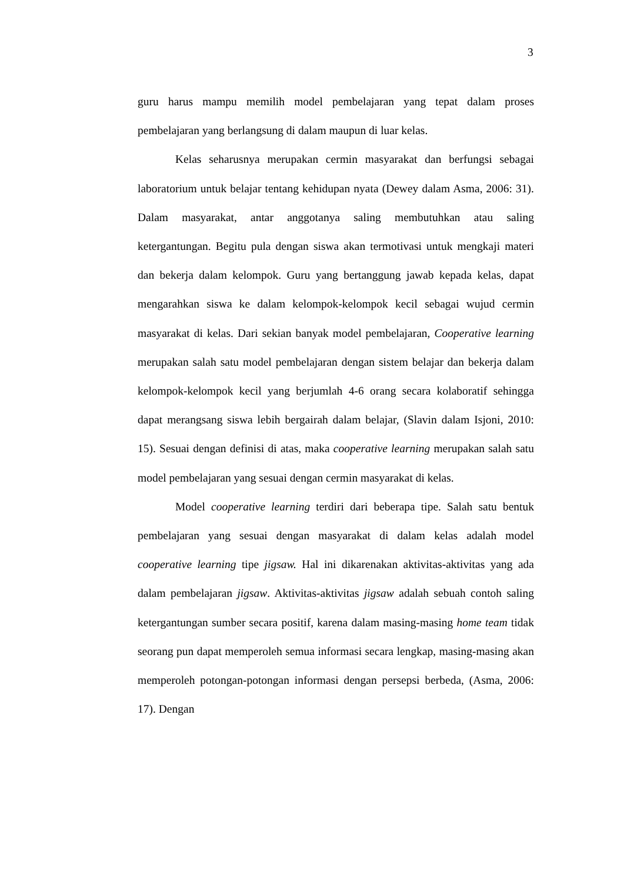3
guru harus mampu memilih model pembelajaran yang tepat dalam proses pembelajaran yang berlangsung di dalam maupun di luar kelas.
Kelas seharusnya merupakan cermin masyarakat dan berfungsi sebagai laboratorium untuk belajar tentang kehidupan nyata (Dewey dalam Asma, 2006: 31). Dalam masyarakat, antar anggotanya saling membutuhkan atau saling ketergantungan. Begitu pula dengan siswa akan termotivasi untuk mengkaji materi dan bekerja dalam kelompok. Guru yang bertanggung jawab kepada kelas, dapat mengarahkan siswa ke dalam kelompok-kelompok kecil sebagai wujud cermin masyarakat di kelas. Dari sekian banyak model pembelajaran, Cooperative learning merupakan salah satu model pembelajaran dengan sistem belajar dan bekerja dalam kelompok-kelompok kecil yang berjumlah 4-6 orang secara kolaboratif sehingga dapat merangsang siswa lebih bergairah dalam belajar, (Slavin dalam Isjoni, 2010: 15). Sesuai dengan definisi di atas, maka cooperative learning merupakan salah satu model pembelajaran yang sesuai dengan cermin masyarakat di kelas.
Model cooperative learning terdiri dari beberapa tipe. Salah satu bentuk pembelajaran yang sesuai dengan masyarakat di dalam kelas adalah model cooperative learning tipe jigsaw. Hal ini dikarenakan aktivitas-aktivitas yang ada dalam pembelajaran jigsaw. Aktivitas-aktivitas jigsaw adalah sebuah contoh saling ketergantungan sumber secara positif, karena dalam masing-masing home team tidak seorang pun dapat memperoleh semua informasi secara lengkap, masing-masing akan memperoleh potongan-potongan informasi dengan persepsi berbeda, (Asma, 2006: 17). Dengan